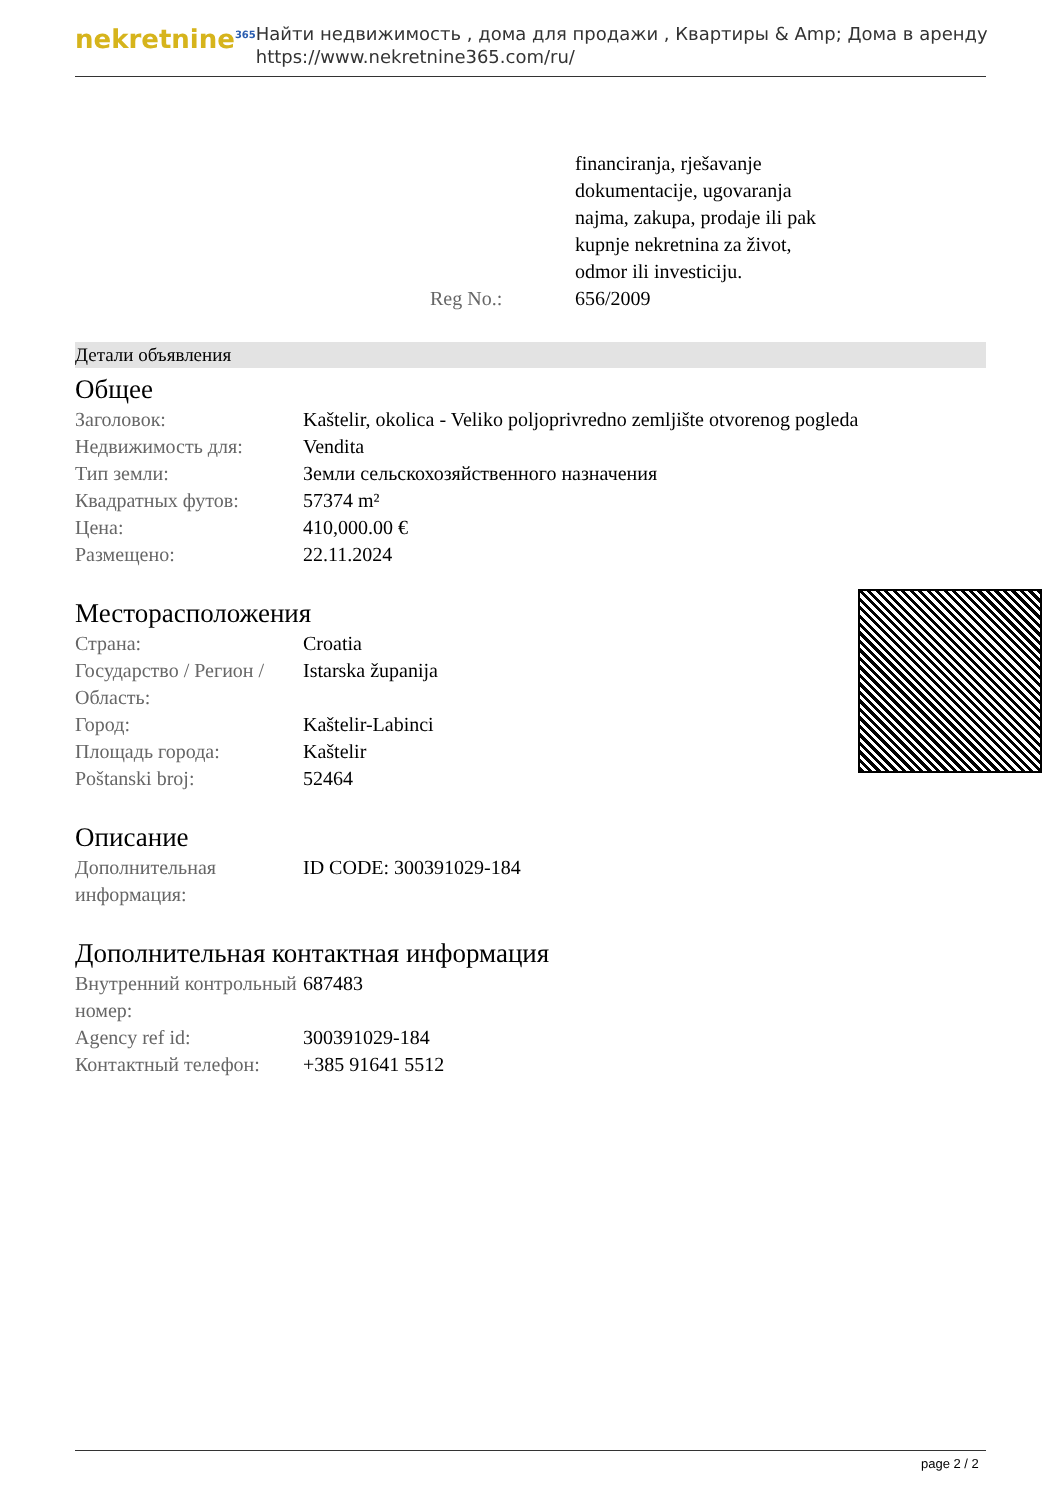nekretnine<sup>365</sup>
Найти недвижимость , дома для продажи , Квартиры & Amp; Дома в аренду
https://www.nekretnine365.com/ru/
| | financiranja, rješavanje dokumentacije, ugovaranja najma, zakupa, prodaje ili pak kupnje nekretnina za život, odmor ili investiciju. |
| Reg No.: | 656/2009 |
Детали объявления
Общее
| Заголовок: | Kaštelir, okolica - Veliko poljoprivredno zemljište otvorenog pogleda |
| Недвижимость для: | Vendita |
| Тип земли: | Земли сельскохозяйственного назначения |
| Квадратных футов: | 57374 m² |
| Цена: | 410,000.00 € |
| Размещено: | 22.11.2024 |
Месторасположения
| Страна: | Croatia |
| Государство / Регион / Область: | Istarska županija |
| Город: | Kaštelir-Labinci |
| Площадь города: | Kaštelir |
| Poštanski broj: | 52464 |
Описание
| Дополнительная информация: | ID CODE: 300391029-184 |
Дополнительная контактная информация
| Внутренний контрольный номер: | 687483 |
| Agency ref id: | 300391029-184 |
| Контактный телефон: | +385 91641 5512 |
page 2 / 2